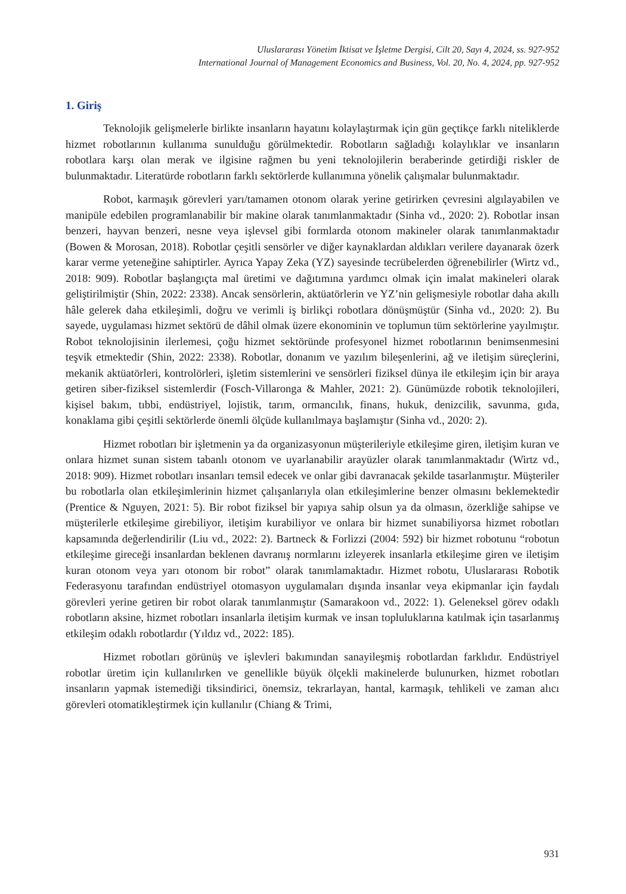Uluslararası Yönetim İktisat ve İşletme Dergisi, Cilt 20, Sayı 4, 2024, ss. 927-952
International Journal of Management Economics and Business, Vol. 20, No. 4, 2024, pp. 927-952
1. Giriş
Teknolojik gelişmelerle birlikte insanların hayatını kolaylaştırmak için gün geçtikçe farklı niteliklerde hizmet robotlarının kullanıma sunulduğu görülmektedir. Robotların sağladığı kolaylıklar ve insanların robotlara karşı olan merak ve ilgisine rağmen bu yeni teknolojilerin beraberinde getirdiği riskler de bulunmaktadır. Literatürde robotların farklı sektörlerde kullanımına yönelik çalışmalar bulunmaktadır.
Robot, karmaşık görevleri yarı/tamamen otonom olarak yerine getirirken çevresini algılayabilen ve manipüle edebilen programlanabilir bir makine olarak tanımlanmaktadır (Sinha vd., 2020: 2). Robotlar insan benzeri, hayvan benzeri, nesne veya işlevsel gibi formlarda otonom makineler olarak tanımlanmaktadır (Bowen & Morosan, 2018). Robotlar çeşitli sensörler ve diğer kaynaklardan aldıkları verilere dayanarak özerk karar verme yeteneğine sahiptirler. Ayrıca Yapay Zeka (YZ) sayesinde tecrübelerden öğrenebilirler (Wirtz vd., 2018: 909). Robotlar başlangıçta mal üretimi ve dağıtımına yardımcı olmak için imalat makineleri olarak geliştirilmiştir (Shin, 2022: 2338). Ancak sensörlerin, aktüatörlerin ve YZ’nin gelişmesiyle robotlar daha akıllı hâle gelerek daha etkileşimli, doğru ve verimli iş birlikçi robotlara dönüşmüştür (Sinha vd., 2020: 2). Bu sayede, uygulaması hizmet sektörü de dâhil olmak üzere ekonominin ve toplumun tüm sektörlerine yayılmıştır. Robot teknolojisinin ilerlemesi, çoğu hizmet sektöründe profesyonel hizmet robotlarının benimsenmesini teşvik etmektedir (Shin, 2022: 2338). Robotlar, donanım ve yazılım bileşenlerini, ağ ve iletişim süreçlerini, mekanik aktüatörleri, kontrolörleri, işletim sistemlerini ve sensörleri fiziksel dünya ile etkileşim için bir araya getiren siber-fiziksel sistemlerdir (Fosch-Villaronga & Mahler, 2021: 2). Günümüzde robotik teknolojileri, kişisel bakım, tıbbi, endüstriyel, lojistik, tarım, ormancılık, finans, hukuk, denizcilik, savunma, gıda, konaklama gibi çeşitli sektörlerde önemli ölçüde kullanılmaya başlamıştır (Sinha vd., 2020: 2).
Hizmet robotları bir işletmenin ya da organizasyonun müşterileriyle etkileşime giren, iletişim kuran ve onlara hizmet sunan sistem tabanlı otonom ve uyarlanabilir arayüzler olarak tanımlanmaktadır (Wirtz vd., 2018: 909). Hizmet robotları insanları temsil edecek ve onlar gibi davranacak şekilde tasarlanmıştır. Müşteriler bu robotlarla olan etkileşimlerinin hizmet çalışanlarıyla olan etkileşimlerine benzer olmasını beklemektedir (Prentice & Nguyen, 2021: 5). Bir robot fiziksel bir yapıya sahip olsun ya da olmasın, özerkliğe sahipse ve müşterilerle etkileşime girebiliyor, iletişim kurabiliyor ve onlara bir hizmet sunabiliyorsa hizmet robotları kapsamında değerlendirilir (Liu vd., 2022: 2). Bartneck & Forlizzi (2004: 592) bir hizmet robotunu “robotun etkileşime gireceği insanlardan beklenen davranış normlarını izleyerek insanlarla etkileşime giren ve iletişim kuran otonom veya yarı otonom bir robot” olarak tanımlamaktadır. Hizmet robotu, Uluslararası Robotik Federasyonu tarafından endüstriyel otomasyon uygulamaları dışında insanlar veya ekipmanlar için faydalı görevleri yerine getiren bir robot olarak tanımlanmıştır (Samarakoon vd., 2022: 1). Geleneksel görev odaklı robotların aksine, hizmet robotları insanlarla iletişim kurmak ve insan topluluklarına katılmak için tasarlanmış etkileşim odaklı robotlardır (Yıldız vd., 2022: 185).
Hizmet robotları görünüş ve işlevleri bakımından sanayileşmiş robotlardan farklıdır. Endüstriyel robotlar üretim için kullanılırken ve genellikle büyük ölçekli makinelerde bulunurken, hizmet robotları insanların yapmak istemediği tiksindirici, önemsiz, tekrarlayan, hantal, karmaşık, tehlikeli ve zaman alıcı görevleri otomatikleştirmek için kullanılır (Chiang & Trimi,
931